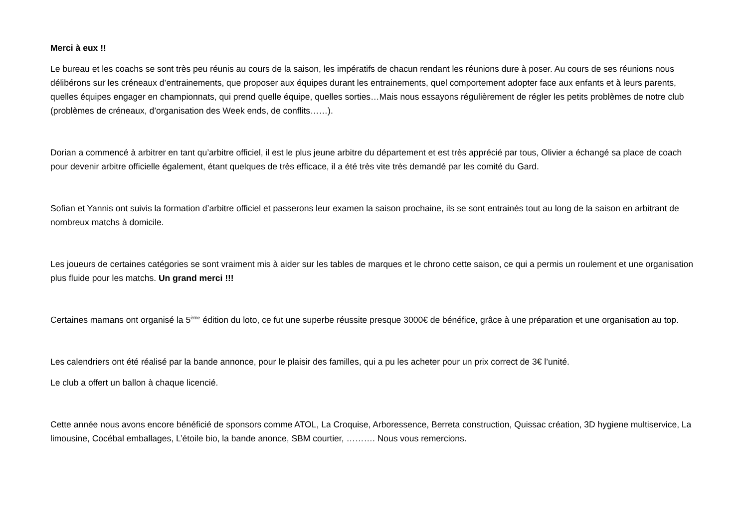Merci à eux !!
Le bureau et les coachs se sont très peu réunis au cours de la saison, les impératifs de chacun rendant les réunions dure à poser. Au cours de ses réunions nous délibérons sur les créneaux d’entrainements, que proposer aux équipes durant les entrainements, quel comportement adopter face aux enfants et à leurs parents, quelles équipes engager en championnats, qui prend quelle équipe, quelles sorties…Mais nous essayons régulièrement de régler les petits problèmes de notre club (problèmes de créneaux, d’organisation des Week ends, de conflits……).
Dorian a commencé à arbitrer en tant qu’arbitre officiel, il est le plus jeune arbitre du département et est très apprécié par tous, Olivier a échangé sa place de coach pour devenir arbitre officielle également, étant quelques de très efficace, il a été très vite très demandé par les comité du Gard.
Sofian et Yannis ont suivis la formation d’arbitre officiel et passerons leur examen la saison prochaine, ils se sont entrainés tout au long de la saison en arbitrant de nombreux matchs à domicile.
Les joueurs de certaines catégories se sont vraiment mis à aider sur les tables de marques et le chrono cette saison, ce qui a permis un roulement et une organisation plus fluide pour les matchs. Un grand merci !!!
Certaines mamans ont organisé la 5<sup>ème</sup> édition du loto, ce fut une superbe réussite presque 3000€ de bénéfice, grâce à une préparation et une organisation au top.
Les calendriers ont été réalisé par la bande annonce, pour le plaisir des familles, qui a pu les acheter pour un prix correct de 3€ l’unité.
Le club a offert un ballon à chaque licencié.
Cette année nous avons encore bénéficié de sponsors comme ATOL, La Croquise, Arboressence, Berreta construction, Quissac création, 3D hygiene multiservice, La limousine, Cocébal emballages, L’étoile bio, la bande anonce, SBM courtier, ………. Nous vous remercions.